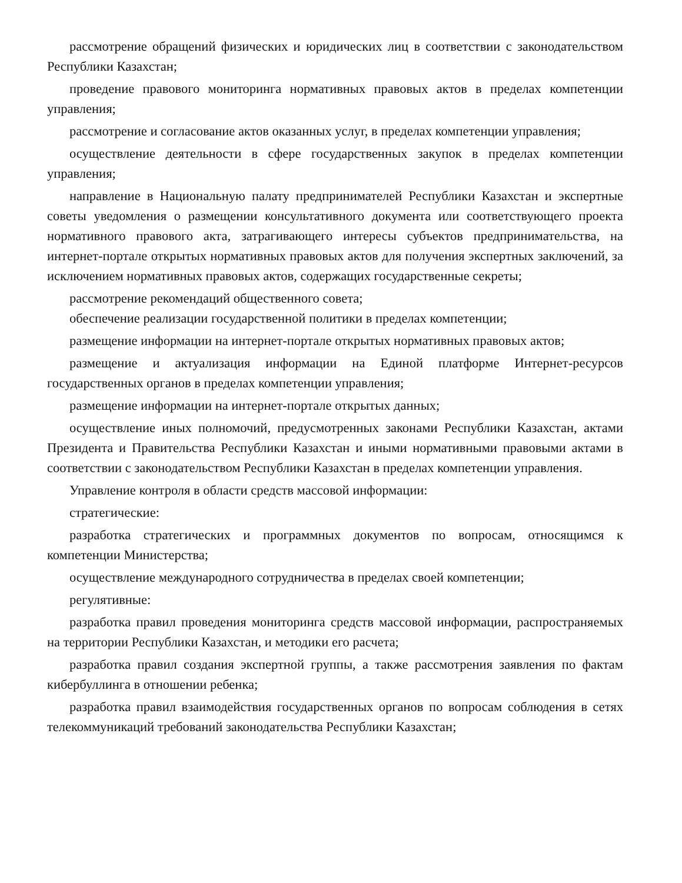рассмотрение обращений физических и юридических лиц в соответствии с законодательством Республики Казахстан;
проведение правового мониторинга нормативных правовых актов в пределах компетенции управления;
рассмотрение и согласование актов оказанных услуг, в пределах компетенции управления;
осуществление деятельности в сфере государственных закупок в пределах компетенции управления;
направление в Национальную палату предпринимателей Республики Казахстан и экспертные советы уведомления о размещении консультативного документа или соответствующего проекта нормативного правового акта, затрагивающего интересы субъектов предпринимательства, на интернет-портале открытых нормативных правовых актов для получения экспертных заключений, за исключением нормативных правовых актов, содержащих государственные секреты;
рассмотрение рекомендаций общественного совета;
обеспечение реализации государственной политики в пределах компетенции;
размещение информации на интернет-портале открытых нормативных правовых актов;
размещение и актуализация информации на Единой платформе Интернет-ресурсов государственных органов в пределах компетенции управления;
размещение информации на интернет-портале открытых данных;
осуществление иных полномочий, предусмотренных законами Республики Казахстан, актами Президента и Правительства Республики Казахстан и иными нормативными правовыми актами в соответствии с законодательством Республики Казахстан в пределах компетенции управления.
Управление контроля в области средств массовой информации:
стратегические:
разработка стратегических и программных документов по вопросам, относящимся к компетенции Министерства;
осуществление международного сотрудничества в пределах своей компетенции;
регулятивные:
разработка правил проведения мониторинга средств массовой информации, распространяемых на территории Республики Казахстан, и методики его расчета;
разработка правил создания экспертной группы, а также рассмотрения заявления по фактам кибербуллинга в отношении ребенка;
разработка правил взаимодействия государственных органов по вопросам соблюдения в сетях телекоммуникаций требований законодательства Республики Казахстан;